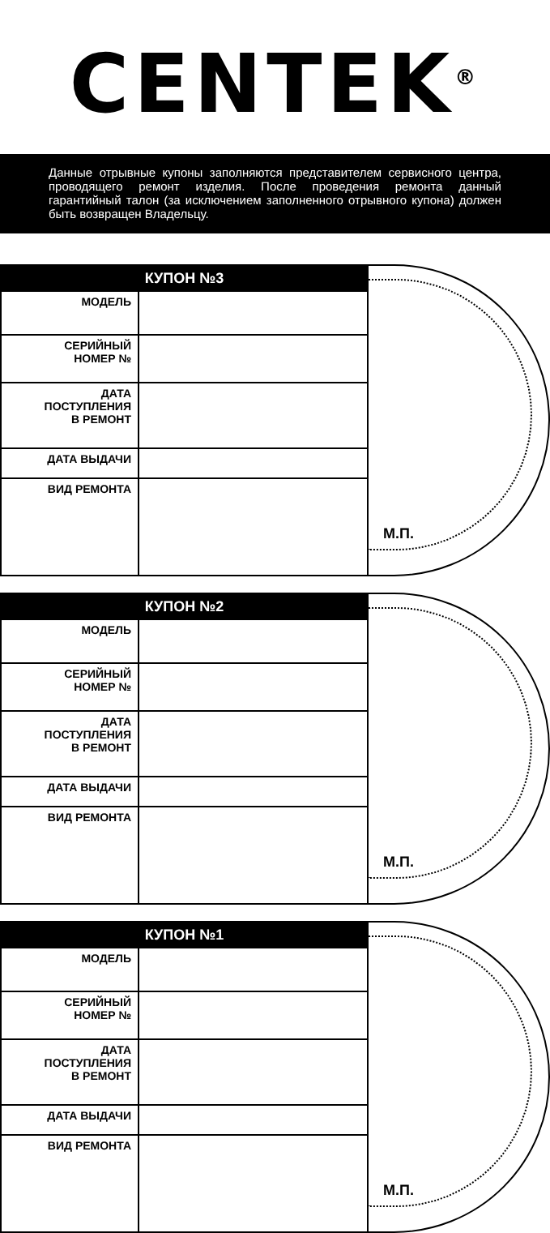CENTEK<sup>®</sup>
Данные отрывные купоны заполняются представителем сервисного центра, проводящего ремонт изделия. После проведения ремонта данный гарантийный талон (за исключением заполненного отрывного купона) должен быть возвращен Владельцу.
| КУПОН №3 | |
| --- | --- |
| МОДЕЛЬ | |
| СЕРИЙНЫЙ НОМЕР № | |
| ДАТА ПОСТУПЛЕНИЯ В РЕМОНТ | |
| ДАТА ВЫДАЧИ | |
| ВИД РЕМОНТА | |
М.П.
| КУПОН №2 | |
| --- | --- |
| МОДЕЛЬ | |
| СЕРИЙНЫЙ НОМЕР № | |
| ДАТА ПОСТУПЛЕНИЯ В РЕМОНТ | |
| ДАТА ВЫДАЧИ | |
| ВИД РЕМОНТА | |
М.П.
| КУПОН №1 | |
| --- | --- |
| МОДЕЛЬ | |
| СЕРИЙНЫЙ НОМЕР № | |
| ДАТА ПОСТУПЛЕНИЯ В РЕМОНТ | |
| ДАТА ВЫДАЧИ | |
| ВИД РЕМОНТА | |
М.П.